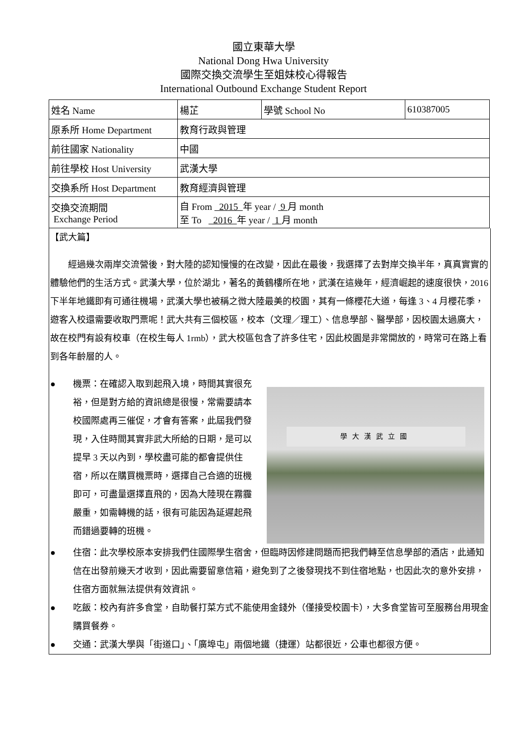國立東華大學
National Dong Hwa University
國際交換交流學生至姐妹校心得報告
International Outbound Exchange Student Report
| 姓名 Name | 楊芷 | 學號 School No | 610387005 |
| 原系所 Home Department | 教育行政與管理 | | |
| 前往國家 Nationality | 中國 | | |
| 前往學校 Host University | 武漢大學 | | |
| 交換系所 Host Department | 教育經濟與管理 | | |
| 交換交流期間 Exchange Period | 自 From 2015 年 year / 9 月 month 至 To 2016 年 year / 1 月 month | | |
【武大篇】
經過幾次兩岸交流營後，對大陸的認知慢慢的在改變，因此在最後，我選擇了去對岸交換半年，真真實實的體驗他們的生活方式。武漢大學，位於湖北，著名的黃鶴樓所在地，武漢在這幾年，經濟崛起的速度很快，2016 下半年地鐵即有可通往機場，武漢大學也被稱之微大陸最美的校園，其有一條櫻花大道，每逢 3、4 月櫻花季，遊客入校還需要收取門票呢！武大共有三個校區，校本（文理／理工）、信息學部、醫學部，因校園太過廣大，故在校門有設有校車（在校生每人 1rmb），武大校區包含了許多住宅，因此校園是非常開放的，時常可在路上看到各年齡層的人。
學大漢武立國
● 機票：在確認入取到起飛入境，時間其實很充裕，但是對方給的資訊總是很慢，常需要請本校國際處再三催促，才會有答案，此屆我們發現，入住時間其實非武大所給的日期，是可以提早 3 天以內到，學校盡可能的都會提供住宿，所以在購買機票時，選擇自己合適的班機即可，可盡量選擇直飛的，因為大陸現在霧霾嚴重，如需轉機的話，很有可能因為延遲起飛而錯過要轉的班機。
● 住宿：此次學校原本安排我們住國際學生宿舍，但臨時因修建問題而把我們轉至信息學部的酒店，此通知信在出發前幾天才收到，因此需要留意信箱，避免到了之後發現找不到住宿地點，也因此次的意外安排，住宿方面就無法提供有效資訊。
● 吃飯：校內有許多食堂，自助餐打菜方式不能使用金錢外（僅接受校園卡），大多食堂皆可至服務台用現金購買餐券。
● 交通：武漢大學與「街道口」、「廣埠屯」兩個地鐵（捷運）站都很近，公車也都很方便。